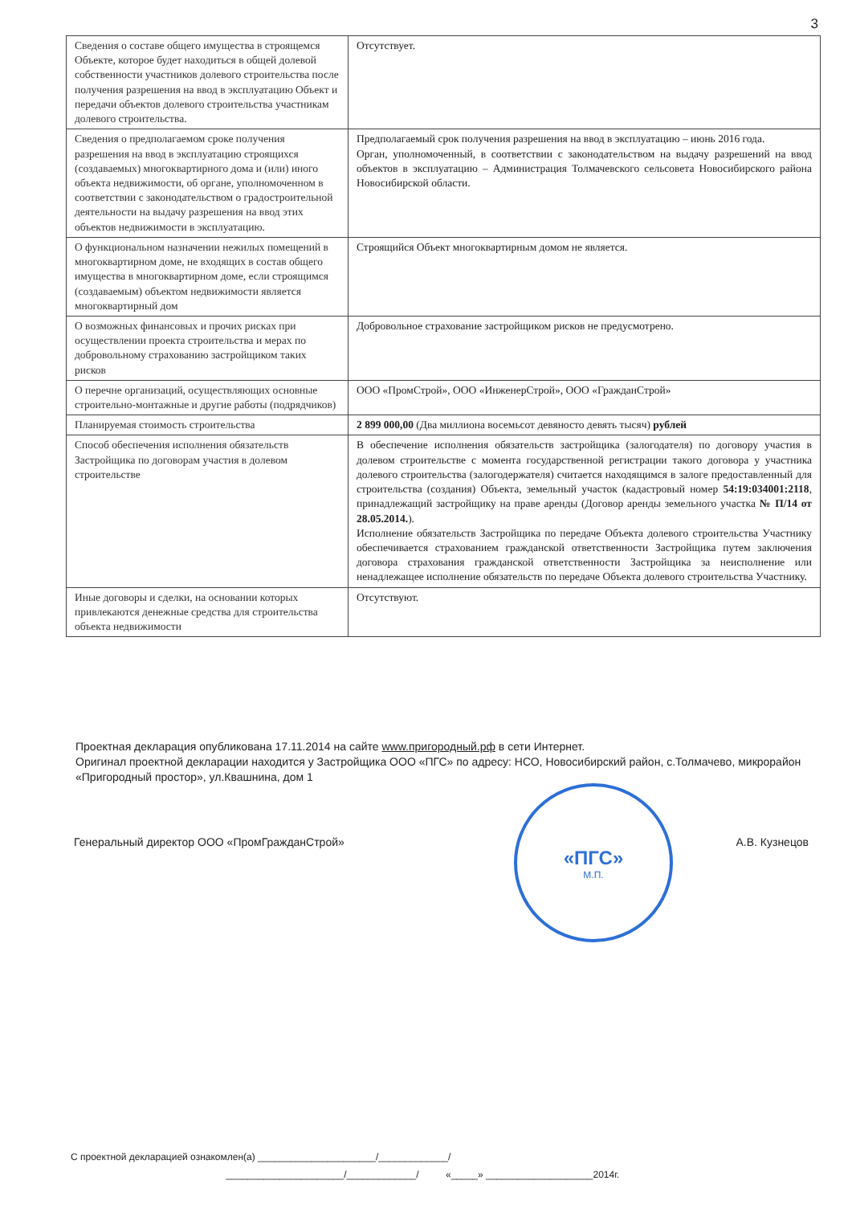3
| Сведения о составе общего имущества в строящемся Объекте, которое будет находиться в общей долевой собственности участников долевого строительства после получения разрешения на ввод в эксплуатацию Объект и передачи объектов долевого строительства участникам долевого строительства. | Отсутствует. |
| Сведения о предполагаемом сроке получения разрешения на ввод в эксплуатацию строящихся (создаваемых) многоквартирного дома и (или) иного объекта недвижимости, об органе, уполномоченном в соответствии с законодательством о градостроительной деятельности на выдачу разрешения на ввод этих объектов недвижимости в эксплуатацию. | Предполагаемый срок получения разрешения на ввод в эксплуатацию – июнь 2016 года. Орган, уполномоченный, в соответствии с законодательством на выдачу разрешений на ввод объектов в эксплуатацию – Администрация Толмачевского сельсовета Новосибирского района Новосибирской области. |
| О функциональном назначении нежилых помещений в многоквартирном доме, не входящих в состав общего имущества в многоквартирном доме, если строящимся (создаваемым) объектом недвижимости является многоквартирный дом | Строящийся Объект многоквартирным домом не является. |
| О возможных финансовых и прочих рисках при осуществлении проекта строительства и мерах по добровольному страхованию застройщиком таких рисков | Добровольное страхование застройщиком рисков не предусмотрено. |
| О перечне организаций, осуществляющих основные строительно-монтажные и другие работы (подрядчиков) | ООО «ПромСтрой», ООО «ИнженерСтрой», ООО «ГражданСтрой» |
| Планируемая стоимость строительства | 2 899 000,00 (Два миллиона восемьсот девяносто девять тысяч) рублей |
| Способ обеспечения исполнения обязательств Застройщика по договорам участия в долевом строительстве | В обеспечение исполнения обязательств застройщика (залогодателя) по договору участия в долевом строительстве с момента государственной регистрации такого договора у участника долевого строительства (залогодержателя) считается находящимся в залоге предоставленный для строительства (создания) Объекта, земельный участок (кадастровый номер 54:19:034001:2118 , принадлежащий застройщику на праве аренды (Договор аренды земельного участка № П/14 от 28.05.2014. ). Исполнение обязательств Застройщика по передаче Объекта долевого строительства Участнику обеспечивается страхованием гражданской ответственности Застройщика путем заключения договора страхования гражданской ответственности Застройщика за неисполнение или ненадлежащее исполнение обязательств по передаче Объекта долевого строительства Участнику. |
| Иные договоры и сделки, на основании которых привлекаются денежные средства для строительства объекта недвижимости | Отсутствуют. |
Проектная декларация опубликована 17.11.2014 на сайте www.пригородный.рф в сети Интернет.
Оригинал проектной декларации находится у Застройщика ООО «ПГС» по адресу: НСО, Новосибирский район, с.Толмачево, микрорайон «Пригородный простор», ул.Квашнина, дом 1
«ПГС»
М.П.
Генеральный директор ООО «ПромГражданСтрой» А.В. Кузнецов
С проектной декларацией ознакомлен(а) ______________________/_____________/
______________________/_____________/ «_____» ____________________2014г.